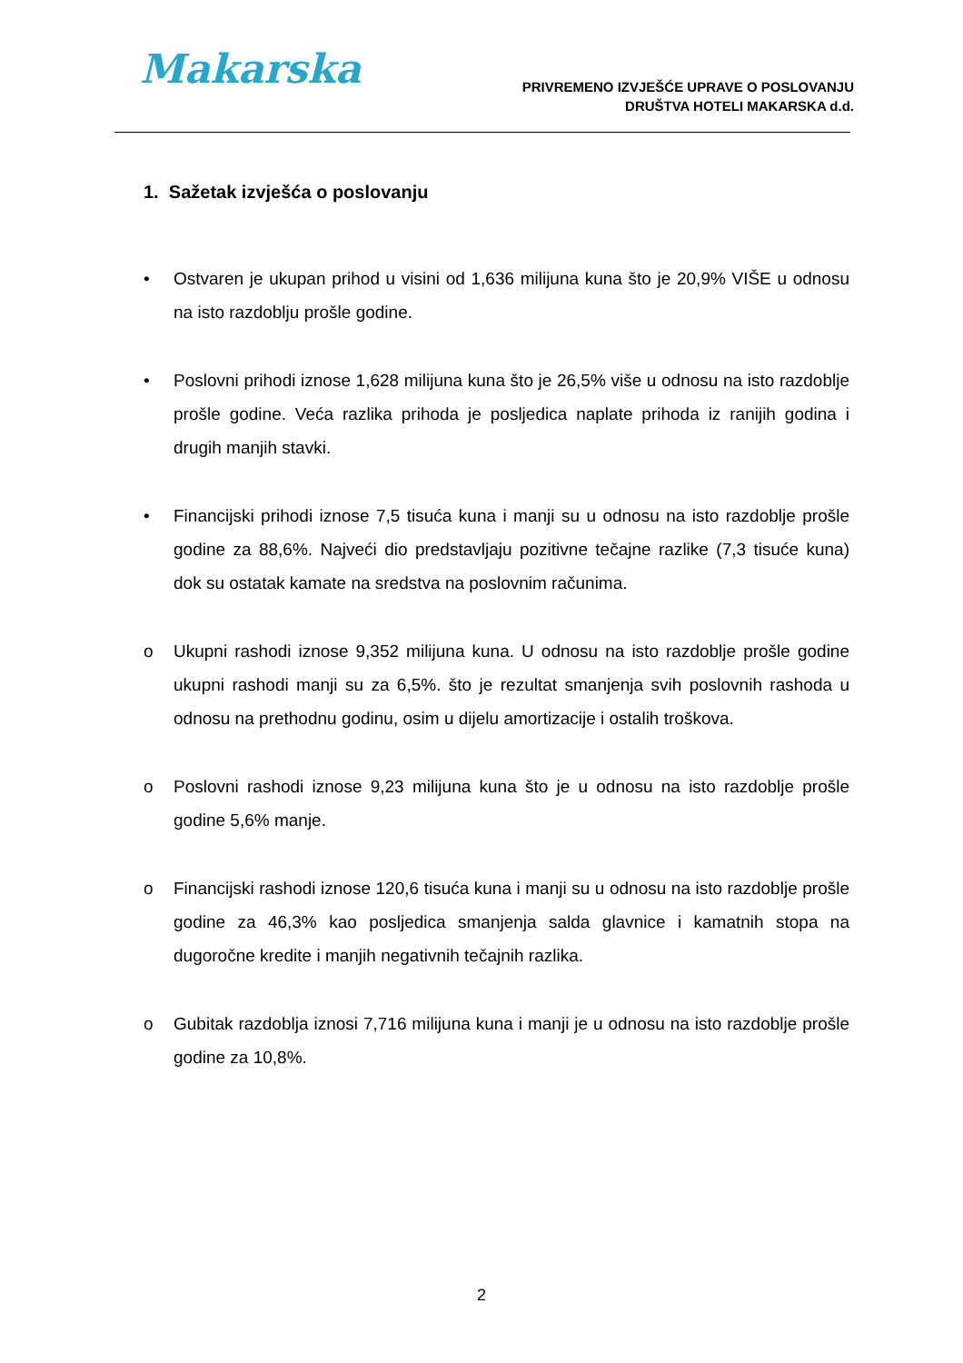Makarska
PRIVREMENO IZVJEŠĆE UPRAVE O POSLOVANJU
DRUŠTVA HOTELI MAKARSKA d.d.
1. Sažetak izvješća o poslovanju
• Ostvaren je ukupan prihod u visini od 1,636 milijuna kuna što je 20,9% VIŠE u odnosu na isto razdoblju prošle godine.
• Poslovni prihodi iznose 1,628 milijuna kuna što je 26,5% više u odnosu na isto razdoblje prošle godine. Veća razlika prihoda je posljedica naplate prihoda iz ranijih godina i drugih manjih stavki.
• Financijski prihodi iznose 7,5 tisuća kuna i manji su u odnosu na isto razdoblje prošle godine za 88,6%. Najveći dio predstavljaju pozitivne tečajne razlike (7,3 tisuće kuna) dok su ostatak kamate na sredstva na poslovnim računima.
o Ukupni rashodi iznose 9,352 milijuna kuna. U odnosu na isto razdoblje prošle godine ukupni rashodi manji su za 6,5%. što je rezultat smanjenja svih poslovnih rashoda u odnosu na prethodnu godinu, osim u dijelu amortizacije i ostalih troškova.
o Poslovni rashodi iznose 9,23 milijuna kuna što je u odnosu na isto razdoblje prošle godine 5,6% manje.
o Financijski rashodi iznose 120,6 tisuća kuna i manji su u odnosu na isto razdoblje prošle godine za 46,3% kao posljedica smanjenja salda glavnice i kamatnih stopa na dugoročne kredite i manjih negativnih tečajnih razlika.
o Gubitak razdoblja iznosi 7,716 milijuna kuna i manji je u odnosu na isto razdoblje prošle godine za 10,8%.
2